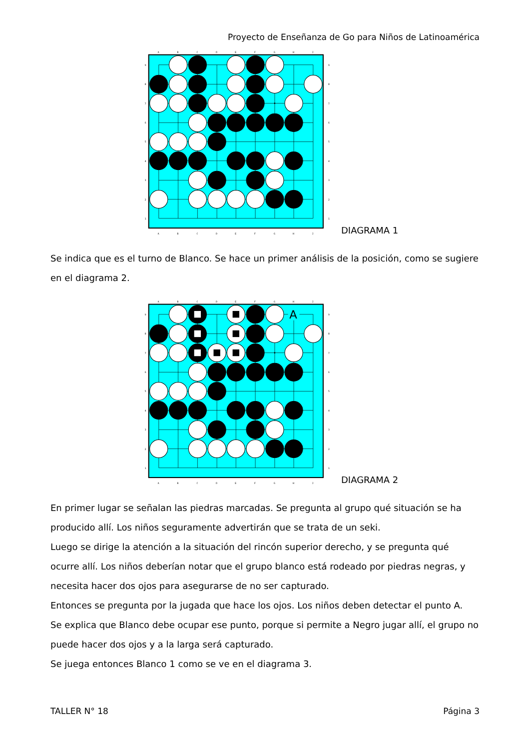Proyecto de Enseñanza de Go para Niños de Latinoamérica
A
B
C
D
E
F
G
H
J
9
8
7
6
5
4
3
2
1
9
8
7
6
5
4
3
2
1
A
B
C
D
E
F
G
H
J
DIAGRAMA 1
Se indica que es el turno de Blanco. Se hace un primer análisis de la posición, como se sugiere en el diagrama 2.
A
A
B
C
D
E
F
G
H
J
9
8
7
6
5
4
3
2
1
9
8
7
6
5
4
3
2
1
A
B
C
D
E
F
G
H
J
DIAGRAMA 2
En primer lugar se señalan las piedras marcadas. Se pregunta al grupo qué situación se ha producido allí. Los niños seguramente advertirán que se trata de un seki.
Luego se dirige la atención a la situación del rincón superior derecho, y se pregunta qué ocurre allí. Los niños deberían notar que el grupo blanco está rodeado por piedras negras, y necesita hacer dos ojos para asegurarse de no ser capturado.
Entonces se pregunta por la jugada que hace los ojos. Los niños deben detectar el punto A.
Se explica que Blanco debe ocupar ese punto, porque si permite a Negro jugar allí, el grupo no puede hacer dos ojos y a la larga será capturado.
Se juega entonces Blanco 1 como se ve en el diagrama 3.
TALLER N° 18 Página 3